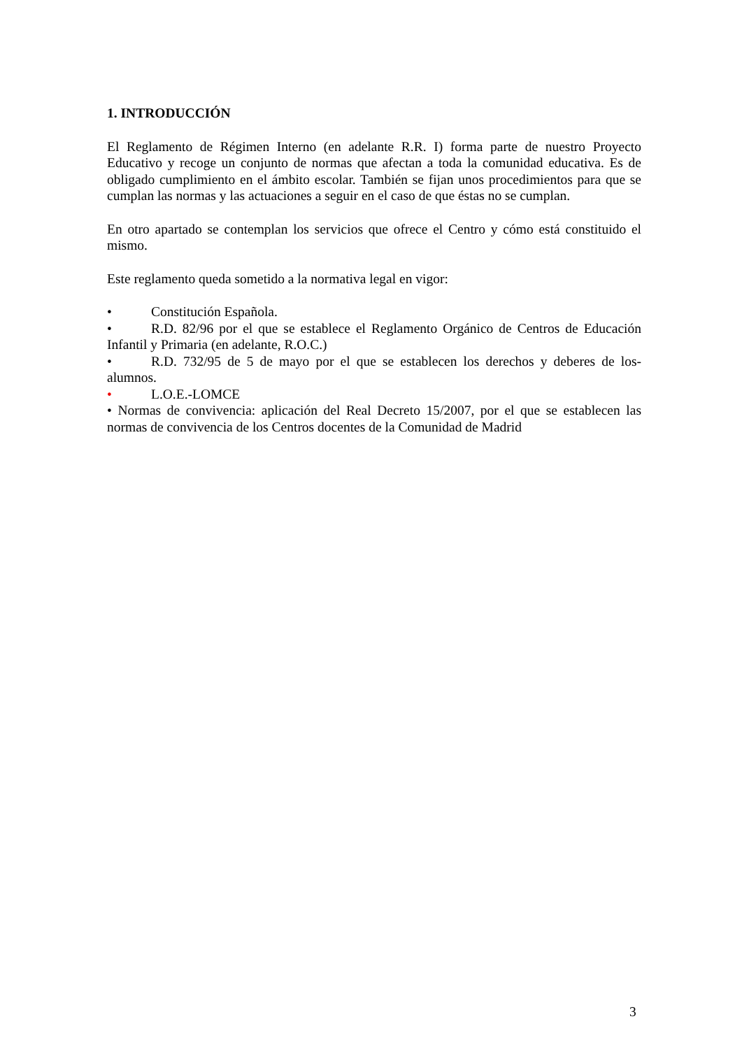1. INTRODUCCIÓN
El Reglamento de Régimen Interno (en adelante R.R. I) forma parte de nuestro Proyecto Educativo y recoge un conjunto de normas que afectan a toda la comunidad educativa. Es de obligado cumplimiento en el ámbito escolar. También se fijan unos procedimientos para que se cumplan las normas y las actuaciones a seguir en el caso de que éstas no se cumplan.
En otro apartado se contemplan los servicios que ofrece el Centro y cómo está constituido el mismo.
Este reglamento queda sometido a la normativa legal en vigor:
• Constitución Española.
• R.D. 82/96 por el que se establece el Reglamento Orgánico de Centros de Educación Infantil y Primaria (en adelante, R.O.C.)
• R.D. 732/95 de 5 de mayo por el que se establecen los derechos y deberes de los-alumnos.
• L.O.E.-LOMCE
• Normas de convivencia: aplicación del Real Decreto 15/2007, por el que se establecen las normas de convivencia de los Centros docentes de la Comunidad de Madrid
3